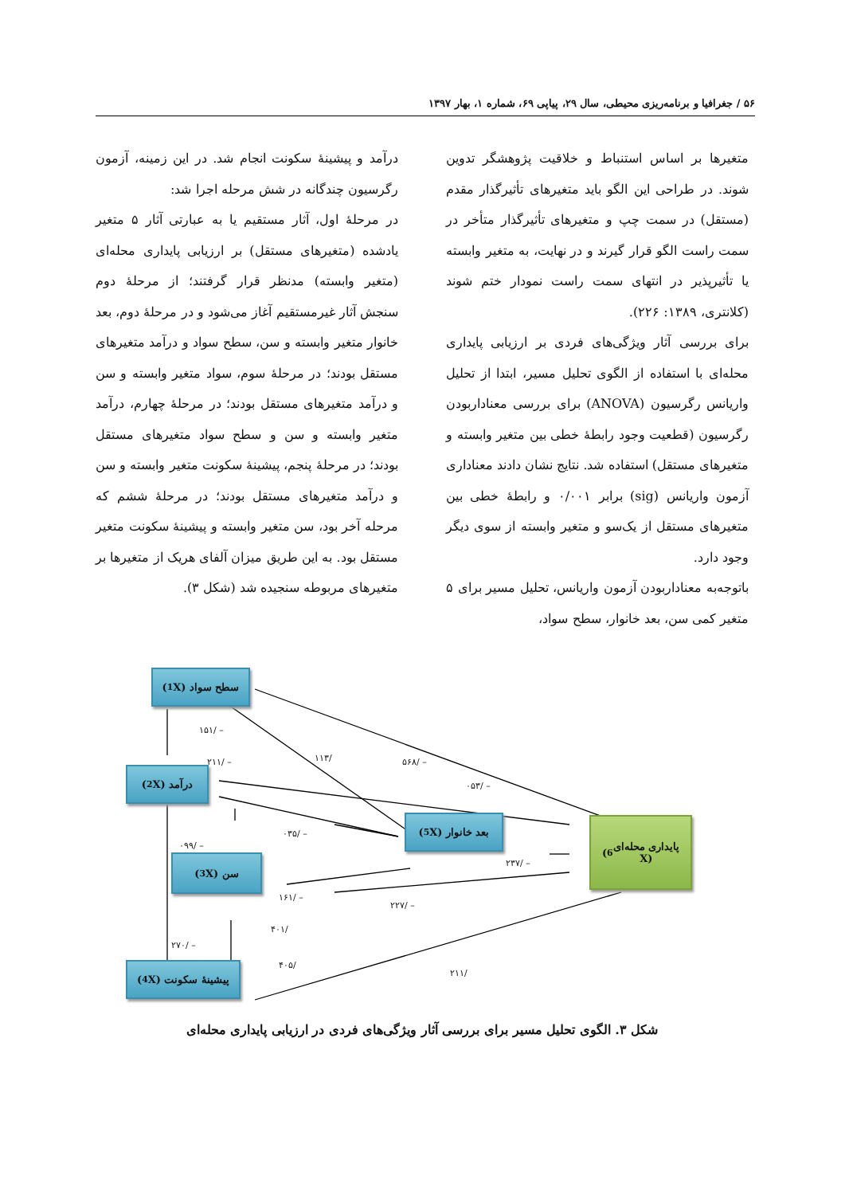۵۶ / جغرافیا و برنامه‌ریزی محیطی، سال ۲۹، پیاپی ۶۹، شماره ۱، بهار ۱۳۹۷
متغیرها بر اساس استنباط و خلاقیت پژوهشگر تدوین شوند. در طراحی این الگو باید متغیرهای تأثیرگذار مقدم (مستقل) در سمت چپ و متغیرهای تأثیرگذار متأخر در سمت راست الگو قرار گیرند و در نهایت، به متغیر وابسته یا تأثیرپذیر در انتهای سمت راست نمودار ختم شوند (کلانتری، ۱۳۸۹: ۲۲۶).
برای بررسی آثار ویژگی‌های فردی بر ارزیابی پایداری محله‌ای با استفاده از الگوی تحلیل مسیر، ابتدا از تحلیل واریانس رگرسیون (ANOVA) برای بررسی معناداربودن رگرسیون (قطعیت وجود رابطهٔ خطی بین متغیر وابسته و متغیرهای مستقل) استفاده شد. نتایج نشان دادند معناداری آزمون واریانس (sig) برابر ۰/۰۰۱ و رابطهٔ خطی بین متغیرهای مستقل از یک‌سو و متغیر وابسته از سوی دیگر وجود دارد.
باتوجه‌به معناداربودن آزمون واریانس، تحلیل مسیر برای ۵ متغیر کمی سن، بعد خانوار، سطح سواد،
درآمد و پیشینهٔ سکونت انجام شد. در این زمینه، آزمون رگرسیون چندگانه در شش مرحله اجرا شد:
در مرحلهٔ اول، آثار مستقیم یا به عبارتی آثار ۵ متغیر یادشده (متغیرهای مستقل) بر ارزیابی پایداری محله‌ای (متغیر وابسته) مدنظر قرار گرفتند؛ از مرحلهٔ دوم سنجش آثار غیرمستقیم آغاز می‌شود و در مرحلهٔ دوم، بعد خانوار متغیر وابسته و سن، سطح سواد و درآمد متغیرهای مستقل بودند؛ در مرحلهٔ سوم، سواد متغیر وابسته و سن و درآمد متغیرهای مستقل بودند؛ در مرحلهٔ چهارم، درآمد متغیر وابسته و سن و سطح سواد متغیرهای مستقل بودند؛ در مرحلهٔ پنجم، پیشینهٔ سکونت متغیر وابسته و سن و درآمد متغیرهای مستقل بودند؛ در مرحلهٔ ششم که مرحله آخر بود، سن متغیر وابسته و پیشینهٔ سکونت متغیر مستقل بود. به این طریق میزان آلفای هریک از متغیرها بر متغیرهای مربوطه سنجیده شد (شکل ۳).
سطح سواد (X<sub>1</sub>)
درآمد (X<sub>2</sub>)
سن (X<sub>3</sub>)
پیشینهٔ سکونت (X<sub>4</sub>)
بعد خانوار (X<sub>5</sub>)
پایداری محله‌ای
(X<sub>6</sub>)
– /۱۵۱
– /۲۱۱ /۱۱۳ – /۵۶۸
– /۰۵۳
– /۰۳۵
– /۰۹۹
– /۲۳۷
– /۱۶۱
– /۲۲۷
/۴۰۱
– /۲۷۰
/۴۰۵
/۲۱۱
شکل ۳. الگوی تحلیل مسیر برای بررسی آثار ویژگی‌های فردی در ارزیابی پایداری محله‌ای